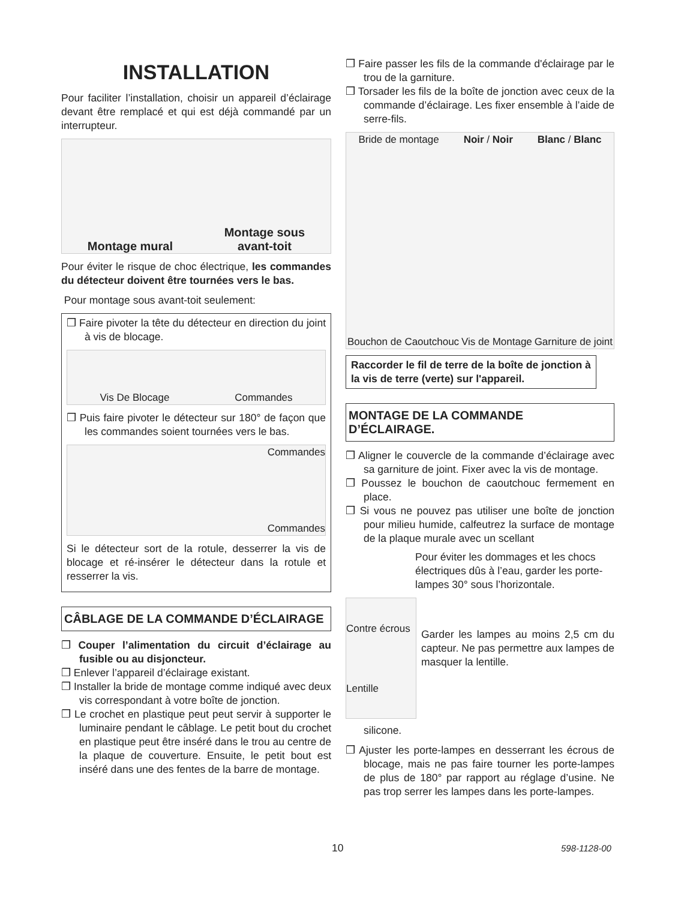INSTALLATION
Pour faciliter l’installation, choisir un appareil d’éclairage devant être remplacé et qui est déjà commandé par un interrupteur.
Montage mural Montage sous
avant-toit
Pour éviter le risque de choc électrique, les commandes du détecteur doivent être tournées vers le bas.
Pour montage sous avant-toit seulement:
❒ Faire pivoter la tête du détecteur en direction du joint à vis de blocage.
Vis De Blocage Commandes
❒ Puis faire pivoter le détecteur sur 180° de façon que les commandes soient tournées vers le bas.
Commandes
Commandes
Si le détecteur sort de la rotule, desserrer la vis de blocage et ré-insérer le détecteur dans la rotule et resserrer la vis.
CÂBLAGE DE LA COMMANDE D’ÉCLAIRAGE
❒ Couper l’alimentation du circuit d’éclairage au fusible ou au disjoncteur.
❒ Enlever l’appareil d’éclairage existant.
❒ Installer la bride de montage comme indiqué avec deux vis correspondant à votre boîte de jonction.
❒ Le crochet en plastique peut peut servir à supporter le luminaire pendant le câblage. Le petit bout du crochet en plastique peut être inséré dans le trou au centre de la plaque de couverture. Ensuite, le petit bout est inséré dans une des fentes de la barre de montage.
❒ Faire passer les fils de la commande d'éclairage par le trou de la garniture.
❒ Torsader les fils de la boîte de jonction avec ceux de la commande d’éclairage. Les fixer ensemble à l’aide de serre-fils.
Bride de montage Noir / Noir Blanc / Blanc Bouchon de Caoutchouc Vis de Montage Garniture de joint
Raccorder le fil de terre de la boîte de jonction à la vis de terre (verte) sur l'appareil.
MONTAGE DE LA COMMANDE D’ÉCLAIRAGE.
❒ Aligner le couvercle de la commande d’éclairage avec sa garniture de joint. Fixer avec la vis de montage.
❒ Poussez le bouchon de caoutchouc fermement en place.
❒ Si vous ne pouvez pas utiliser une boîte de jonction pour milieu humide, calfeutrez la surface de montage de la plaque murale avec un scellant
Pour éviter les dommages et les chocs électriques dûs à l’eau, garder les porte-lampes 30° sous l’horizontale.
Contre écrous
Lentille
Garder les lampes au moins 2,5 cm du capteur. Ne pas permettre aux lampes de masquer la lentille.
silicone.
❒ Ajuster les porte-lampes en desserrant les écrous de blocage, mais ne pas faire tourner les porte-lampes de plus de 180° par rapport au réglage d’usine. Ne pas trop serrer les lampes dans les porte-lampes.
10 598-1128-00